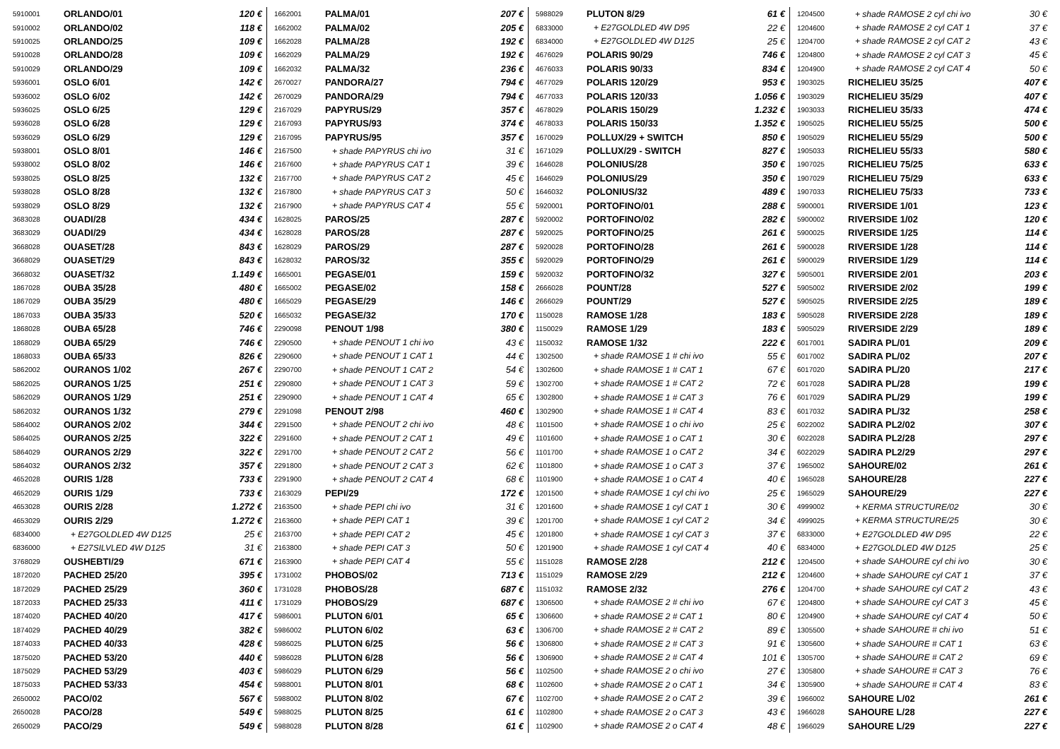| 5910001 | ORLANDO/01 | 120 € |
| 5910002 | ORLANDO/02 | 118 € |
| 5910025 | ORLANDO/25 | 109 € |
| 5910028 | ORLANDO/28 | 109 € |
| 5910029 | ORLANDO/29 | 109 € |
| 5936001 | OSLO 6/01 | 142 € |
| 5936002 | OSLO 6/02 | 142 € |
| 5936025 | OSLO 6/25 | 129 € |
| 5936028 | OSLO 6/28 | 129 € |
| 5936029 | OSLO 6/29 | 129 € |
| 5938001 | OSLO 8/01 | 146 € |
| 5938002 | OSLO 8/02 | 146 € |
| 5938025 | OSLO 8/25 | 132 € |
| 5938028 | OSLO 8/28 | 132 € |
| 5938029 | OSLO 8/29 | 132 € |
| 3683028 | OUADI/28 | 434 € |
| 3683029 | OUADI/29 | 434 € |
| 3668028 | OUASET/28 | 843 € |
| 3668029 | OUASET/29 | 843 € |
| 3668032 | OUASET/32 | 1.149 € |
| 1867028 | OUBA 35/28 | 480 € |
| 1867029 | OUBA 35/29 | 480 € |
| 1867033 | OUBA 35/33 | 520 € |
| 1868028 | OUBA 65/28 | 746 € |
| 1868029 | OUBA 65/29 | 746 € |
| 1868033 | OUBA 65/33 | 826 € |
| 5862002 | OURANOS 1/02 | 267 € |
| 5862025 | OURANOS 1/25 | 251 € |
| 5862029 | OURANOS 1/29 | 251 € |
| 5862032 | OURANOS 1/32 | 279 € |
| 5864002 | OURANOS 2/02 | 344 € |
| 5864025 | OURANOS 2/25 | 322 € |
| 5864029 | OURANOS 2/29 | 322 € |
| 5864032 | OURANOS 2/32 | 357 € |
| 4652028 | OURIS 1/28 | 733 € |
| 4652029 | OURIS 1/29 | 733 € |
| 4653028 | OURIS 2/28 | 1.272 € |
| 4653029 | OURIS 2/29 | 1.272 € |
| 6834000 | + E27GOLDLED 4W D125 | 25 € |
| 6836000 | + E27SILVLED 4W D125 | 31 € |
| 3768029 | OUSHEBTI/29 | 671 € |
| 1872020 | PACHED 25/20 | 395 € |
| 1872029 | PACHED 25/29 | 360 € |
| 1872033 | PACHED 25/33 | 411 € |
| 1874020 | PACHED 40/20 | 417 € |
| 1874029 | PACHED 40/29 | 382 € |
| 1874033 | PACHED 40/33 | 428 € |
| 1875020 | PACHED 53/20 | 440 € |
| 1875029 | PACHED 53/29 | 403 € |
| 1875033 | PACHED 53/33 | 454 € |
| 2650002 | PACO/02 | 567 € |
| 2650028 | PACO/28 | 549 € |
| 2650029 | PACO/29 | 549 € |
| 1662001 | PALMA/01 | 207 € |
| 1662002 | PALMA/02 | 205 € |
| 1662028 | PALMA/28 | 192 € |
| 1662029 | PALMA/29 | 192 € |
| 1662032 | PALMA/32 | 236 € |
| 2670027 | PANDORA/27 | 794 € |
| 2670029 | PANDORA/29 | 794 € |
| 2167029 | PAPYRUS/29 | 357 € |
| 2167093 | PAPYRUS/93 | 374 € |
| 2167095 | PAPYRUS/95 | 357 € |
| 2167500 | + shade PAPYRUS chi ivo | 31 € |
| 2167600 | + shade PAPYRUS CAT 1 | 39 € |
| 2167700 | + shade PAPYRUS CAT 2 | 45 € |
| 2167800 | + shade PAPYRUS CAT 3 | 50 € |
| 2167900 | + shade PAPYRUS CAT 4 | 55 € |
| 1628025 | PAROS/25 | 287 € |
| 1628028 | PAROS/28 | 287 € |
| 1628029 | PAROS/29 | 287 € |
| 1628032 | PAROS/32 | 355 € |
| 1665001 | PEGASE/01 | 159 € |
| 1665002 | PEGASE/02 | 158 € |
| 1665029 | PEGASE/29 | 146 € |
| 1665032 | PEGASE/32 | 170 € |
| 2290098 | PENOUT 1/98 | 380 € |
| 2290500 | + shade PENOUT 1 chi ivo | 43 € |
| 2290600 | + shade PENOUT 1 CAT 1 | 44 € |
| 2290700 | + shade PENOUT 1 CAT 2 | 54 € |
| 2290800 | + shade PENOUT 1 CAT 3 | 59 € |
| 2290900 | + shade PENOUT 1 CAT 4 | 65 € |
| 2291098 | PENOUT 2/98 | 460 € |
| 2291500 | + shade PENOUT 2 chi ivo | 48 € |
| 2291600 | + shade PENOUT 2 CAT 1 | 49 € |
| 2291700 | + shade PENOUT 2 CAT 2 | 56 € |
| 2291800 | + shade PENOUT 2 CAT 3 | 62 € |
| 2291900 | + shade PENOUT 2 CAT 4 | 68 € |
| 2163029 | PEPI/29 | 172 € |
| 2163500 | + shade PEPI chi ivo | 31 € |
| 2163600 | + shade PEPI CAT 1 | 39 € |
| 2163700 | + shade PEPI CAT 2 | 45 € |
| 2163800 | + shade PEPI CAT 3 | 50 € |
| 2163900 | + shade PEPI CAT 4 | 55 € |
| 1731002 | PHOBOS/02 | 713 € |
| 1731028 | PHOBOS/28 | 687 € |
| 1731029 | PHOBOS/29 | 687 € |
| 5986001 | PLUTON 6/01 | 65 € |
| 5986002 | PLUTON 6/02 | 63 € |
| 5986025 | PLUTON 6/25 | 56 € |
| 5986028 | PLUTON 6/28 | 56 € |
| 5986029 | PLUTON 6/29 | 56 € |
| 5988001 | PLUTON 8/01 | 68 € |
| 5988002 | PLUTON 8/02 | 67 € |
| 5988025 | PLUTON 8/25 | 61 € |
| 5988028 | PLUTON 8/28 | 61 € |
| 5988029 | PLUTON 8/29 | 61 € |
| 6833000 | + E27GOLDLED 4W D95 | 22 € |
| 6834000 | + E27GOLDLED 4W D125 | 25 € |
| 4676029 | POLARIS 90/29 | 746 € |
| 4676033 | POLARIS 90/33 | 834 € |
| 4677029 | POLARIS 120/29 | 953 € |
| 4677033 | POLARIS 120/33 | 1.056 € |
| 4678029 | POLARIS 150/29 | 1.232 € |
| 4678033 | POLARIS 150/33 | 1.352 € |
| 1670029 | POLLUX/29 + SWITCH | 850 € |
| 1671029 | POLLUX/29 - SWITCH | 827 € |
| 1646028 | POLONIUS/28 | 350 € |
| 1646029 | POLONIUS/29 | 350 € |
| 1646032 | POLONIUS/32 | 489 € |
| 5920001 | PORTOFINO/01 | 288 € |
| 5920002 | PORTOFINO/02 | 282 € |
| 5920025 | PORTOFINO/25 | 261 € |
| 5920028 | PORTOFINO/28 | 261 € |
| 5920029 | PORTOFINO/29 | 261 € |
| 5920032 | PORTOFINO/32 | 327 € |
| 2666028 | POUNT/28 | 527 € |
| 2666029 | POUNT/29 | 527 € |
| 1150028 | RAMOSE 1/28 | 183 € |
| 1150029 | RAMOSE 1/29 | 183 € |
| 1150032 | RAMOSE 1/32 | 222 € |
| 1302500 | + shade RAMOSE 1 # chi ivo | 55 € |
| 1302600 | + shade RAMOSE 1 # CAT 1 | 67 € |
| 1302700 | + shade RAMOSE 1 # CAT 2 | 72 € |
| 1302800 | + shade RAMOSE 1 # CAT 3 | 76 € |
| 1302900 | + shade RAMOSE 1 # CAT 4 | 83 € |
| 1101500 | + shade RAMOSE 1 o chi ivo | 25 € |
| 1101600 | + shade RAMOSE 1 o CAT 1 | 30 € |
| 1101700 | + shade RAMOSE 1 o CAT 2 | 34 € |
| 1101800 | + shade RAMOSE 1 o CAT 3 | 37 € |
| 1101900 | + shade RAMOSE 1 o CAT 4 | 40 € |
| 1201500 | + shade RAMOSE 1 cyl chi ivo | 25 € |
| 1201600 | + shade RAMOSE 1 cyl CAT 1 | 30 € |
| 1201700 | + shade RAMOSE 1 cyl CAT 2 | 34 € |
| 1201800 | + shade RAMOSE 1 cyl CAT 3 | 37 € |
| 1201900 | + shade RAMOSE 1 cyl CAT 4 | 40 € |
| 1151028 | RAMOSE 2/28 | 212 € |
| 1151029 | RAMOSE 2/29 | 212 € |
| 1151032 | RAMOSE 2/32 | 276 € |
| 1306500 | + shade RAMOSE 2 # chi ivo | 67 € |
| 1306600 | + shade RAMOSE 2 # CAT 1 | 80 € |
| 1306700 | + shade RAMOSE 2 # CAT 2 | 89 € |
| 1306800 | + shade RAMOSE 2 # CAT 3 | 91 € |
| 1306900 | + shade RAMOSE 2 # CAT 4 | 101 € |
| 1102500 | + shade RAMOSE 2 o chi ivo | 27 € |
| 1102600 | + shade RAMOSE 2 o CAT 1 | 34 € |
| 1102700 | + shade RAMOSE 2 o CAT 2 | 39 € |
| 1102800 | + shade RAMOSE 2 o CAT 3 | 43 € |
| 1102900 | + shade RAMOSE 2 o CAT 4 | 48 € |
| 1204500 | + shade RAMOSE 2 cyl chi ivo | 30 € |
| 1204600 | + shade RAMOSE 2 cyl CAT 1 | 37 € |
| 1204700 | + shade RAMOSE 2 cyl CAT 2 | 43 € |
| 1204800 | + shade RAMOSE 2 cyl CAT 3 | 45 € |
| 1204900 | + shade RAMOSE 2 cyl CAT 4 | 50 € |
| 1903025 | RICHELIEU 35/25 | 407 € |
| 1903029 | RICHELIEU 35/29 | 407 € |
| 1903033 | RICHELIEU 35/33 | 474 € |
| 1905025 | RICHELIEU 55/25 | 500 € |
| 1905029 | RICHELIEU 55/29 | 500 € |
| 1905033 | RICHELIEU 55/33 | 580 € |
| 1907025 | RICHELIEU 75/25 | 633 € |
| 1907029 | RICHELIEU 75/29 | 633 € |
| 1907033 | RICHELIEU 75/33 | 733 € |
| 5900001 | RIVERSIDE 1/01 | 123 € |
| 5900002 | RIVERSIDE 1/02 | 120 € |
| 5900025 | RIVERSIDE 1/25 | 114 € |
| 5900028 | RIVERSIDE 1/28 | 114 € |
| 5900029 | RIVERSIDE 1/29 | 114 € |
| 5905001 | RIVERSIDE 2/01 | 203 € |
| 5905002 | RIVERSIDE 2/02 | 199 € |
| 5905025 | RIVERSIDE 2/25 | 189 € |
| 5905028 | RIVERSIDE 2/28 | 189 € |
| 5905029 | RIVERSIDE 2/29 | 189 € |
| 6017001 | SADIRA PL/01 | 209 € |
| 6017002 | SADIRA PL/02 | 207 € |
| 6017020 | SADIRA PL/20 | 217 € |
| 6017028 | SADIRA PL/28 | 199 € |
| 6017029 | SADIRA PL/29 | 199 € |
| 6017032 | SADIRA PL/32 | 258 € |
| 6022002 | SADIRA PL2/02 | 307 € |
| 6022028 | SADIRA PL2/28 | 297 € |
| 6022029 | SADIRA PL2/29 | 297 € |
| 1965002 | SAHOURE/02 | 261 € |
| 1965028 | SAHOURE/28 | 227 € |
| 1965029 | SAHOURE/29 | 227 € |
| 4999002 | + KERMA STRUCTURE/02 | 30 € |
| 4999025 | + KERMA STRUCTURE/25 | 30 € |
| 6833000 | + E27GOLDLED 4W D95 | 22 € |
| 6834000 | + E27GOLDLED 4W D125 | 25 € |
| 1204500 | + shade SAHOURE cyl chi ivo | 30 € |
| 1204600 | + shade SAHOURE cyl CAT 1 | 37 € |
| 1204700 | + shade SAHOURE cyl CAT 2 | 43 € |
| 1204800 | + shade SAHOURE cyl CAT 3 | 45 € |
| 1204900 | + shade SAHOURE cyl CAT 4 | 50 € |
| 1305500 | + shade SAHOURE # chi ivo | 51 € |
| 1305600 | + shade SAHOURE # CAT 1 | 63 € |
| 1305700 | + shade SAHOURE # CAT 2 | 69 € |
| 1305800 | + shade SAHOURE # CAT 3 | 76 € |
| 1305900 | + shade SAHOURE # CAT 4 | 83 € |
| 1966002 | SAHOURE L/02 | 261 € |
| 1966028 | SAHOURE L/28 | 227 € |
| 1966029 | SAHOURE L/29 | 227 € |